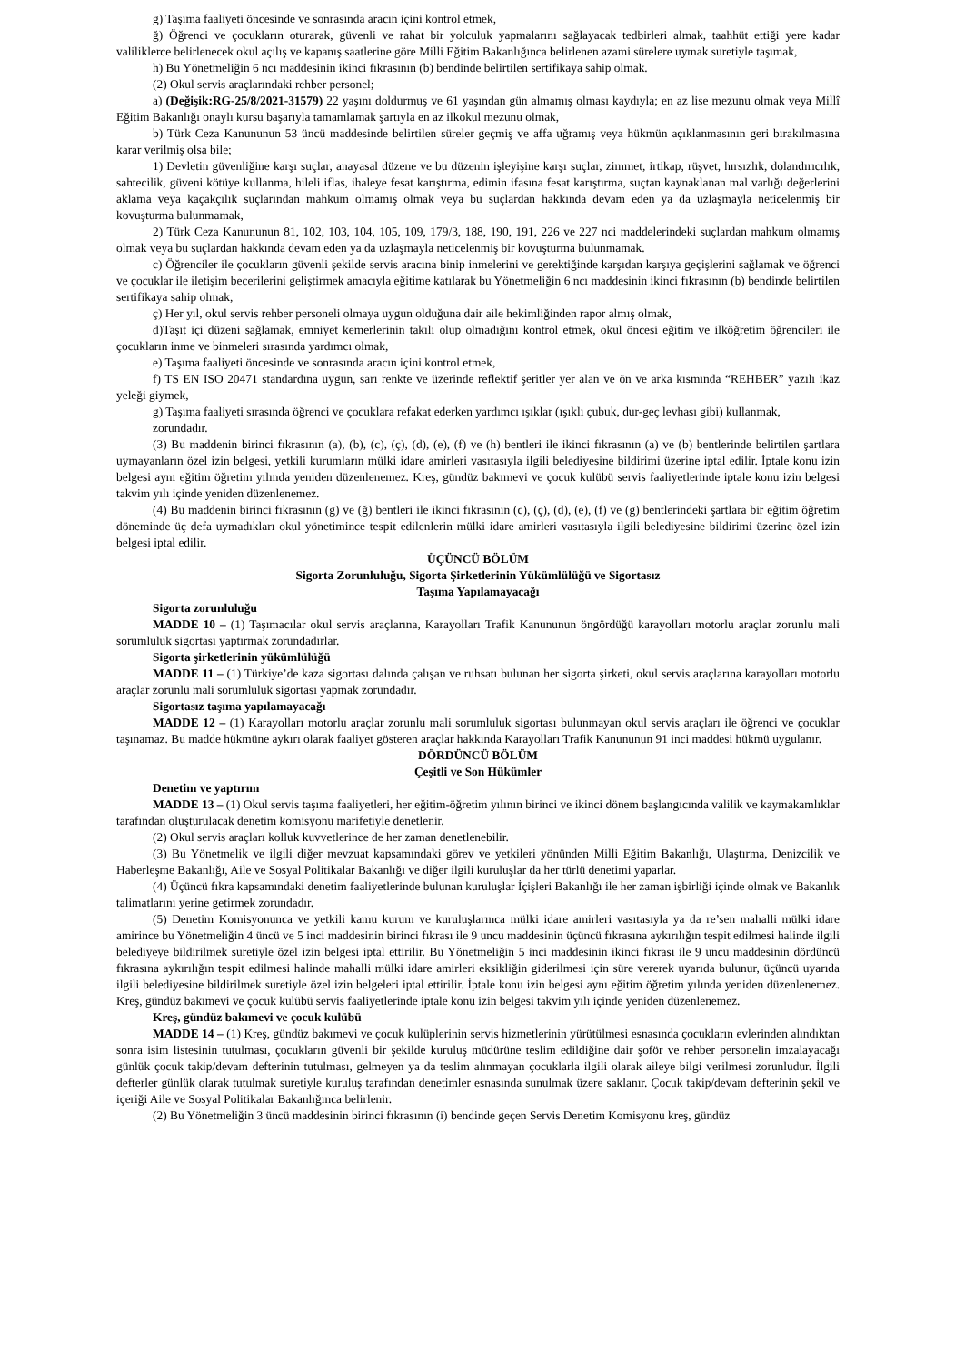g) Taşıma faaliyeti öncesinde ve sonrasında aracın içini kontrol etmek,
ğ) Öğrenci ve çocukların oturarak, güvenli ve rahat bir yolculuk yapmalarını sağlayacak tedbirleri almak, taahhüt ettiği yere kadar valiliklerce belirlenecek okul açılış ve kapanış saatlerine göre Milli Eğitim Bakanlığınca belirlenen azami sürelere uymak suretiyle taşımak,
h) Bu Yönetmeliğin 6 ncı maddesinin ikinci fıkrasının (b) bendinde belirtilen sertifikaya sahip olmak.
(2) Okul servis araçlarındaki rehber personel;
a) (Değişik:RG-25/8/2021-31579) 22 yaşını doldurmuş ve 61 yaşından gün almamış olması kaydıyla; en az lise mezunu olmak veya Millî Eğitim Bakanlığı onaylı kursu başarıyla tamamlamak şartıyla en az ilkokul mezunu olmak,
b) Türk Ceza Kanununun 53 üncü maddesinde belirtilen süreler geçmiş ve affa uğramış veya hükmün açıklanmasının geri bırakılmasına karar verilmiş olsa bile;
1) Devletin güvenliğine karşı suçlar, anayasal düzene ve bu düzenin işleyişine karşı suçlar, zimmet, irtikap, rüşvet, hırsızlık, dolandırıcılık, sahtecilik, güveni kötüye kullanma, hileli iflas, ihaleye fesat karıştırma, edimin ifasına fesat karıştırma, suçtan kaynaklanan mal varlığı değerlerini aklama veya kaçakçılık suçlarından mahkum olmamış olmak veya bu suçlardan hakkında devam eden ya da uzlaşmayla neticelenmiş bir kovuşturma bulunmamak,
2) Türk Ceza Kanununun 81, 102, 103, 104, 105, 109, 179/3, 188, 190, 191, 226 ve 227 nci maddelerindeki suçlardan mahkum olmamış olmak veya bu suçlardan hakkında devam eden ya da uzlaşmayla neticelenmiş bir kovuşturma bulunmamak.
c) Öğrenciler ile çocukların güvenli şekilde servis aracına binip inmelerini ve gerektiğinde karşıdan karşıya geçişlerini sağlamak ve öğrenci ve çocuklar ile iletişim becerilerini geliştirmek amacıyla eğitime katılarak bu Yönetmeliğin 6 ncı maddesinin ikinci fıkrasının (b) bendinde belirtilen sertifikaya sahip olmak,
ç) Her yıl, okul servis rehber personeli olmaya uygun olduğuna dair aile hekimliğinden rapor almış olmak,
d)Taşıt içi düzeni sağlamak, emniyet kemerlerinin takılı olup olmadığını kontrol etmek, okul öncesi eğitim ve ilköğretim öğrencileri ile çocukların inme ve binmeleri sırasında yardımcı olmak,
e) Taşıma faaliyeti öncesinde ve sonrasında aracın içini kontrol etmek,
f) TS EN ISO 20471 standardına uygun, sarı renkte ve üzerinde reflektif şeritler yer alan ve ön ve arka kısmında “REHBER” yazılı ikaz yeleği giymek,
g) Taşıma faaliyeti sırasında öğrenci ve çocuklara refakat ederken yardımcı ışıklar (ışıklı çubuk, dur-geç levhası gibi) kullanmak,
zorundadır.
(3) Bu maddenin birinci fıkrasının (a), (b), (c), (ç), (d), (e), (f) ve (h) bentleri ile ikinci fıkrasının (a) ve (b) bentlerinde belirtilen şartlara uymayanların özel izin belgesi, yetkili kurumların mülki idare amirleri vasıtasıyla ilgili belediyesine bildirimi üzerine iptal edilir. İptale konu izin belgesi aynı eğitim öğretim yılında yeniden düzenlenemez. Kreş, gündüz bakımevi ve çocuk kulübü servis faaliyetlerinde iptale konu izin belgesi takvim yılı içinde yeniden düzenlenemez.
(4) Bu maddenin birinci fıkrasının (g) ve (ğ) bentleri ile ikinci fıkrasının (c), (ç), (d), (e), (f) ve (g) bentlerindeki şartlara bir eğitim öğretim döneminde üç defa uymadıkları okul yönetimince tespit edilenlerin mülki idare amirleri vasıtasıyla ilgili belediyesine bildirimi üzerine özel izin belgesi iptal edilir.
ÜÇÜNCÜ BÖLÜM
Sigorta Zorunluluğu, Sigorta Şirketlerinin Yükümlülüğü ve Sigortasız
Taşıma Yapılamayacağı
Sigorta zorunluluğu
MADDE 10 – (1) Taşımacılar okul servis araçlarına, Karayolları Trafik Kanununun öngördüğü karayolları motorlu araçlar zorunlu mali sorumluluk sigortası yaptırmak zorundadırlar.
Sigorta şirketlerinin yükümlülüğü
MADDE 11 – (1) Türkiye’de kaza sigortası dalında çalışan ve ruhsatı bulunan her sigorta şirketi, okul servis araçlarına karayolları motorlu araçlar zorunlu mali sorumluluk sigortası yapmak zorundadır.
Sigortasız taşıma yapılamayacağı
MADDE 12 – (1) Karayolları motorlu araçlar zorunlu mali sorumluluk sigortası bulunmayan okul servis araçları ile öğrenci ve çocuklar taşınamaz. Bu madde hükmüne aykırı olarak faaliyet gösteren araçlar hakkında Karayolları Trafik Kanununun 91 inci maddesi hükmü uygulanır.
DÖRDÜNCÜ BÖLÜM
Çeşitli ve Son Hükümler
Denetim ve yaptırım
MADDE 13 – (1) Okul servis taşıma faaliyetleri, her eğitim-öğretim yılının birinci ve ikinci dönem başlangıcında valilik ve kaymakamlıklar tarafından oluşturulacak denetim komisyonu marifetiyle denetlenir.
(2) Okul servis araçları kolluk kuvvetlerince de her zaman denetlenebilir.
(3) Bu Yönetmelik ve ilgili diğer mevzuat kapsamındaki görev ve yetkileri yönünden Milli Eğitim Bakanlığı, Ulaştırma, Denizcilik ve Haberleşme Bakanlığı, Aile ve Sosyal Politikalar Bakanlığı ve diğer ilgili kuruluşlar da her türlü denetimi yaparlar.
(4) Üçüncü fıkra kapsamındaki denetim faaliyetlerinde bulunan kuruluşlar İçişleri Bakanlığı ile her zaman işbirliği içinde olmak ve Bakanlık talimatlarını yerine getirmek zorundadır.
(5) Denetim Komisyonunca ve yetkili kamu kurum ve kuruluşlarınca mülki idare amirleri vasıtasıyla ya da re’sen mahalli mülki idare amirince bu Yönetmeliğin 4 üncü ve 5 inci maddesinin birinci fıkrası ile 9 uncu maddesinin üçüncü fıkrasına aykırılığın tespit edilmesi halinde ilgili belediyeye bildirilmek suretiyle özel izin belgesi iptal ettirilir. Bu Yönetmeliğin 5 inci maddesinin ikinci fıkrası ile 9 uncu maddesinin dördüncü fıkrasına aykırılığın tespit edilmesi halinde mahalli mülki idare amirleri eksikliğin giderilmesi için süre vererek uyarıda bulunur, üçüncü uyarıda ilgili belediyesine bildirilmek suretiyle özel izin belgeleri iptal ettirilir. İptale konu izin belgesi aynı eğitim öğretim yılında yeniden düzenlenemez. Kreş, gündüz bakımevi ve çocuk kulübü servis faaliyetlerinde iptale konu izin belgesi takvim yılı içinde yeniden düzenlenemez.
Kreş, gündüz bakımevi ve çocuk kulübü
MADDE 14 – (1) Kreş, gündüz bakımevi ve çocuk kulüplerinin servis hizmetlerinin yürütülmesi esnasında çocukların evlerinden alındıktan sonra isim listesinin tutulması, çocukların güvenli bir şekilde kuruluş müdürüne teslim edildiğine dair şoför ve rehber personelin imzalayacağı günlük çocuk takip/devam defterinin tutulması, gelmeyen ya da teslim alınmayan çocuklarla ilgili olarak aileye bilgi verilmesi zorunludur. İlgili defterler günlük olarak tutulmak suretiyle kuruluş tarafından denetimler esnasında sunulmak üzere saklanır. Çocuk takip/devam defterinin şekil ve içeriği Aile ve Sosyal Politikalar Bakanlığınca belirlenir.
(2) Bu Yönetmeliğin 3 üncü maddesinin birinci fıkrasının (i) bendinde geçen Servis Denetim Komisyonu kreş, gündüz